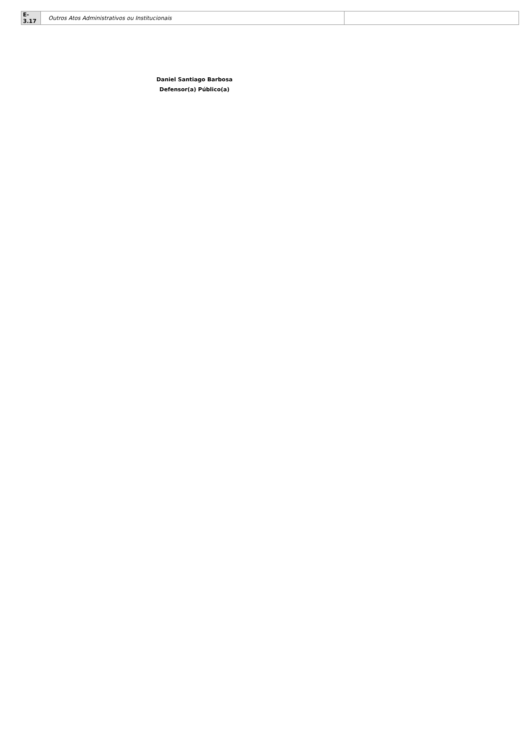| E-3.17 | Outros Atos Administrativos ou Institucionais | |
Daniel Santiago Barbosa
Defensor(a) Público(a)